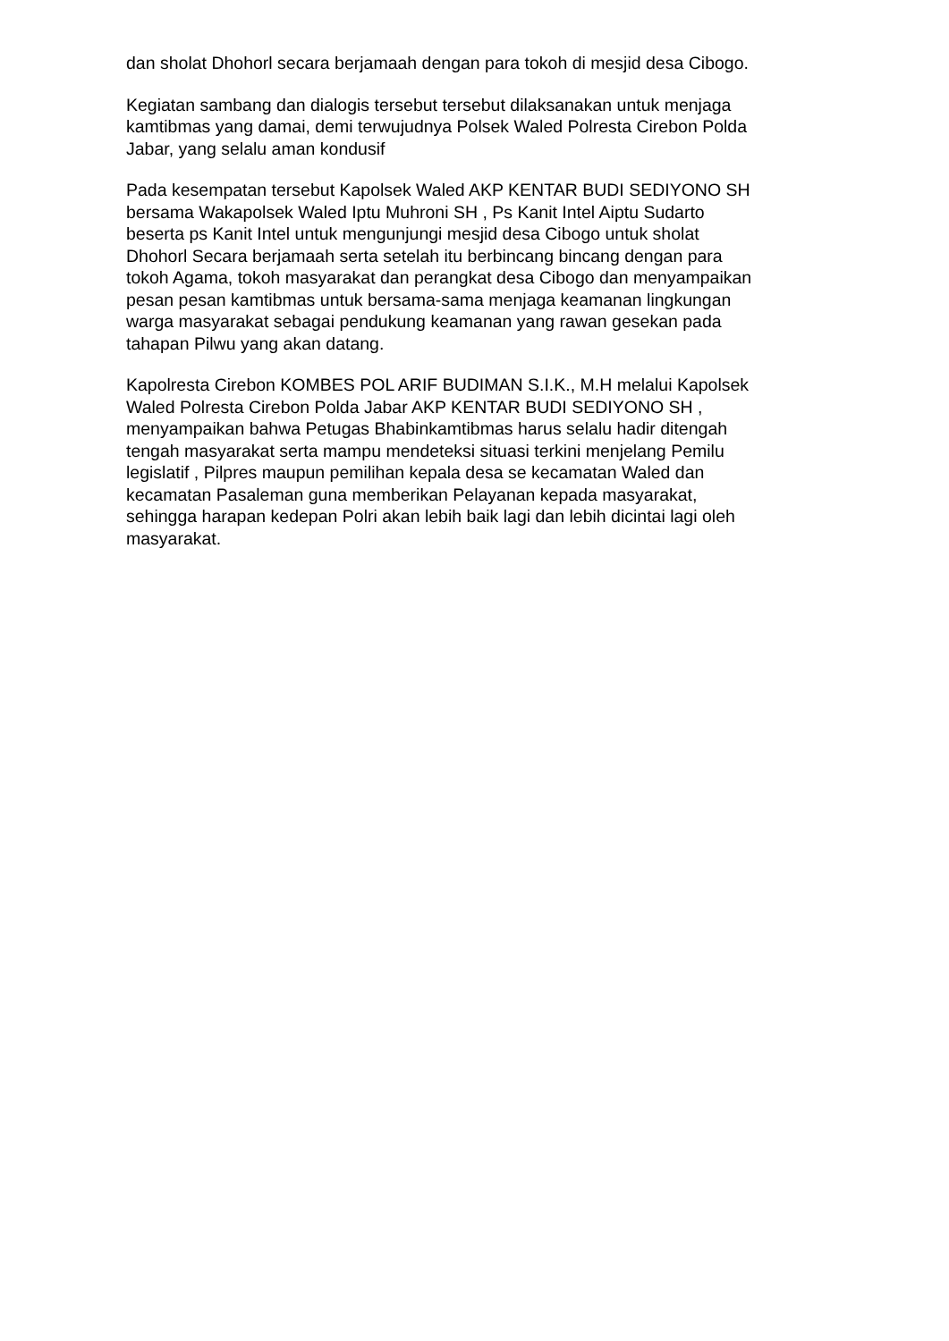dan sholat Dhohorl secara berjamaah dengan para tokoh di mesjid desa Cibogo.
Kegiatan sambang dan dialogis tersebut tersebut dilaksanakan untuk menjaga kamtibmas yang damai, demi terwujudnya Polsek Waled Polresta Cirebon Polda Jabar, yang selalu aman kondusif
Pada kesempatan tersebut Kapolsek Waled AKP KENTAR BUDI SEDIYONO SH bersama Wakapolsek Waled Iptu Muhroni SH , Ps Kanit Intel Aiptu Sudarto beserta ps Kanit Intel untuk mengunjungi mesjid desa Cibogo untuk sholat Dhohorl Secara berjamaah serta setelah itu berbincang bincang dengan para tokoh Agama, tokoh masyarakat dan perangkat desa Cibogo dan menyampaikan pesan pesan kamtibmas untuk bersama-sama menjaga keamanan lingkungan warga masyarakat sebagai pendukung keamanan yang rawan gesekan pada tahapan Pilwu yang akan datang.
Kapolresta Cirebon KOMBES POL ARIF BUDIMAN S.I.K., M.H melalui Kapolsek Waled Polresta Cirebon Polda Jabar AKP KENTAR BUDI SEDIYONO SH , menyampaikan bahwa Petugas Bhabinkamtibmas harus selalu hadir ditengah tengah masyarakat serta mampu mendeteksi situasi terkini menjelang Pemilu legislatif , Pilpres maupun pemilihan kepala desa se kecamatan Waled dan kecamatan Pasaleman guna memberikan Pelayanan kepada masyarakat, sehingga harapan kedepan Polri akan lebih baik lagi dan lebih dicintai lagi oleh masyarakat.